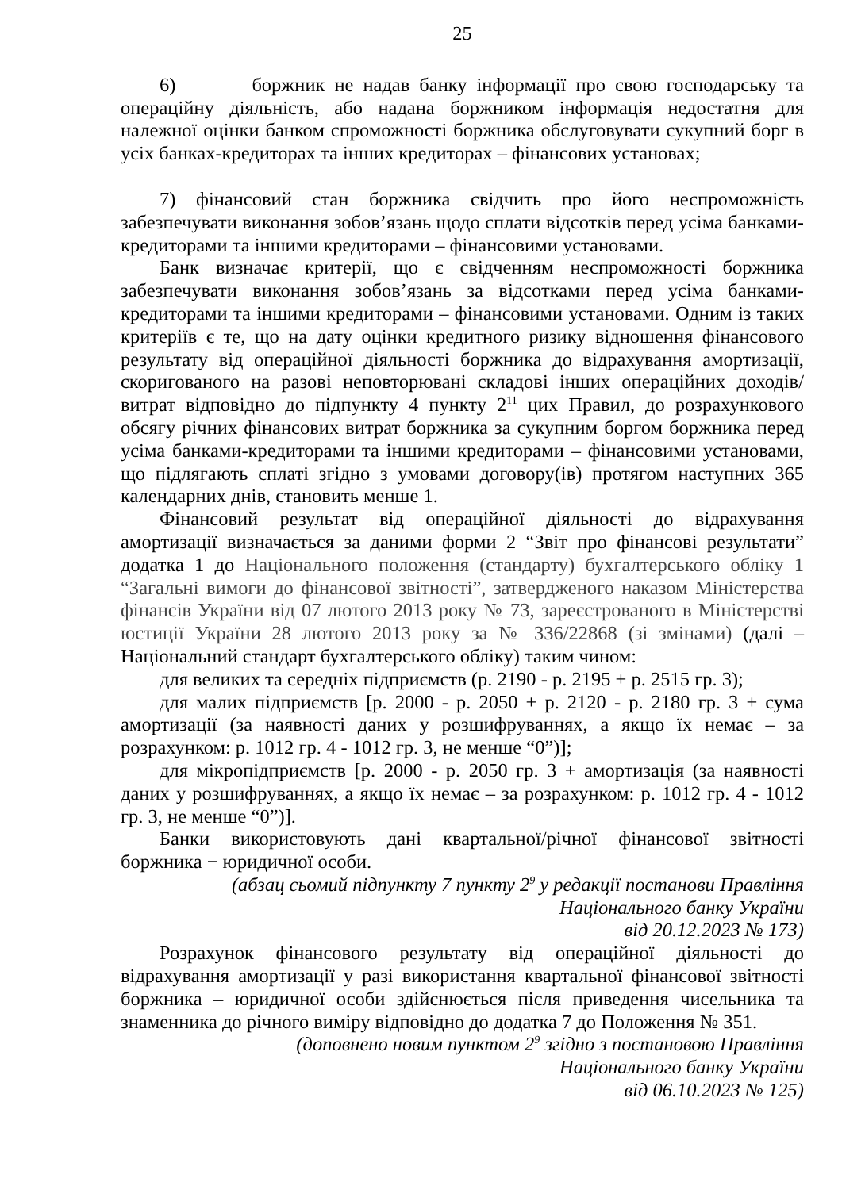25
6) боржник не надав банку інформації про свою господарську та операційну діяльність, або надана боржником інформація недостатня для належної оцінки банком спроможності боржника обслуговувати сукупний борг в усіх банках-кредиторах та інших кредиторах – фінансових установах;
7) фінансовий стан боржника свідчить про його неспроможність забезпечувати виконання зобов’язань щодо сплати відсотків перед усіма банками-кредиторами та іншими кредиторами – фінансовими установами.
Банк визначає критерії, що є свідченням неспроможності боржника забезпечувати виконання зобов’язань за відсотками перед усіма банками-кредиторами та іншими кредиторами – фінансовими установами. Одним із таких критеріїв є те, що на дату оцінки кредитного ризику відношення фінансового результату від операційної діяльності боржника до відрахування амортизації, скоригованого на разові неповторювані складові інших операційних доходів/витрат відповідно до підпункту 4 пункту 2<sup>11</sup> цих Правил, до розрахункового обсягу річних фінансових витрат боржника за сукупним боргом боржника перед усіма банками-кредиторами та іншими кредиторами – фінансовими установами, що підлягають сплаті згідно з умовами договору(ів) протягом наступних 365 календарних днів, становить менше 1.
Фінансовий результат від операційної діяльності до відрахування амортизації визначається за даними форми 2 “Звіт про фінансові результати” додатка 1 до Національного положення (стандарту) бухгалтерського обліку 1 “Загальні вимоги до фінансової звітності”, затвердженого наказом Міністерства фінансів України від 07 лютого 2013 року № 73, зареєстрованого в Міністерстві юстиції України 28 лютого 2013 року за № 336/22868 (зі змінами) (далі – Національний стандарт бухгалтерського обліку) таким чином:
для великих та середніх підприємств (р. 2190 - р. 2195 + р. 2515 гр. 3);
для малих підприємств [р. 2000 - р. 2050 + р. 2120 - р. 2180 гр. 3 + сума амортизації (за наявності даних у розшифруваннях, а якщо їх немає – за розрахунком: р. 1012 гр. 4 - 1012 гр. 3, не менше “0”)];
для мікропідприємств [р. 2000 - р. 2050 гр. 3 + амортизація (за наявності даних у розшифруваннях, а якщо їх немає – за розрахунком: р. 1012 гр. 4 - 1012 гр. 3, не менше “0”)].
Банки використовують дані квартальної/річної фінансової звітності боржника − юридичної особи.
(абзац сьомий підпункту 7 пункту 2<sup>9</sup> у редакції постанови Правління
Національного банку України
від 20.12.2023 № 173)
Розрахунок фінансового результату від операційної діяльності до відрахування амортизації у разі використання квартальної фінансової звітності боржника – юридичної особи здійснюється після приведення чисельника та знаменника до річного виміру відповідно до додатка 7 до Положення № 351.
(доповнено новим пунктом 2<sup>9</sup> згідно з постановою Правління
Національного банку України
від 06.10.2023 № 125)